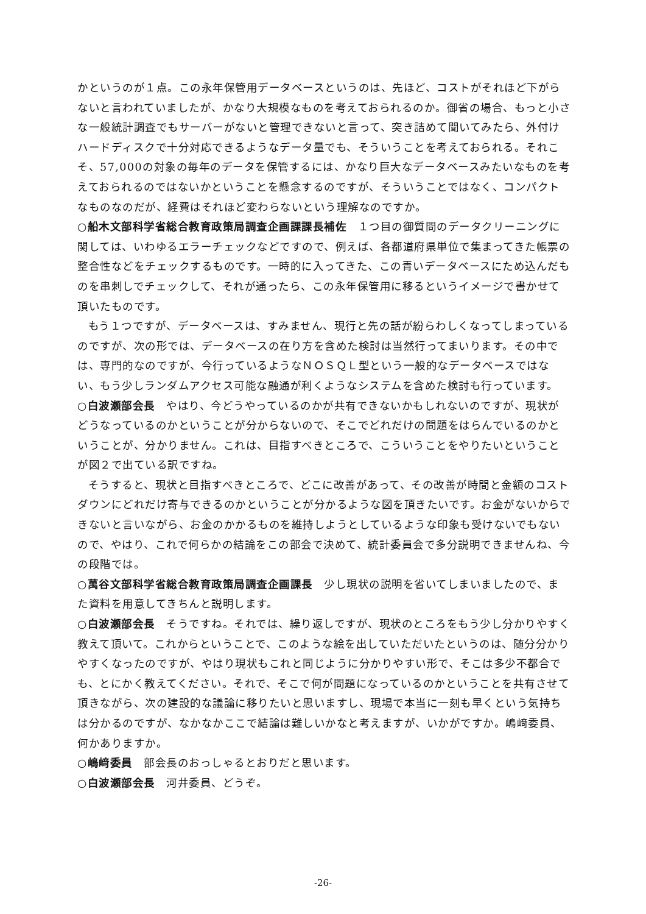かというのが１点。この永年保管用データベースというのは、先ほど、コストがそれほど下がらないと言われていましたが、かなり大規模なものを考えておられるのか。御省の場合、もっと小さな一般統計調査でもサーバーがないと管理できないと言って、突き詰めて聞いてみたら、外付けハードディスクで十分対応できるようなデータ量でも、そういうことを考えておられる。それこそ、57,000の対象の毎年のデータを保管するには、かなり巨大なデータベースみたいなものを考えておられるのではないかということを懸念するのですが、そういうことではなく、コンパクトなものなのだが、経費はそれほど変わらないという理解なのですか。
○船木文部科学省総合教育政策局調査企画課課長補佐　１つ目の御質問のデータクリーニングに関しては、いわゆるエラーチェックなどですので、例えば、各都道府県単位で集まってきた帳票の整合性などをチェックするものです。一時的に入ってきた、この青いデータベースにため込んだものを串刺しでチェックして、それが通ったら、この永年保管用に移るというイメージで書かせて頂いたものです。
もう１つですが、データベースは、すみません、現行と先の話が紛らわしくなってしまっているのですが、次の形では、データベースの在り方を含めた検討は当然行ってまいります。その中では、専門的なのですが、今行っているようなＮＯＳＱＬ型という一般的なデータベースではない、もう少しランダムアクセス可能な融通が利くようなシステムを含めた検討も行っています。
○白波瀬部会長　やはり、今どうやっているのかが共有できないかもしれないのですが、現状がどうなっているのかということが分からないので、そこでどれだけの問題をはらんでいるのかということが、分かりません。これは、目指すべきところで、こういうことをやりたいということが図２で出ている訳ですね。
そうすると、現状と目指すべきところで、どこに改善があって、その改善が時間と金額のコストダウンにどれだけ寄与できるのかということが分かるような図を頂きたいです。お金がないからできないと言いながら、お金のかかるものを維持しようとしているような印象も受けないでもないので、やはり、これで何らかの結論をこの部会で決めて、統計委員会で多分説明できませんね、今の段階では。
○萬谷文部科学省総合教育政策局調査企画課長　少し現状の説明を省いてしまいましたので、また資料を用意してきちんと説明します。
○白波瀬部会長　そうですね。それでは、繰り返しですが、現状のところをもう少し分かりやすく教えて頂いて。これからということで、このような絵を出していただいたというのは、随分分かりやすくなったのですが、やはり現状もこれと同じように分かりやすい形で、そこは多少不都合でも、とにかく教えてください。それで、そこで何が問題になっているのかということを共有させて頂きながら、次の建設的な議論に移りたいと思いますし、現場で本当に一刻も早くという気持ちは分かるのですが、なかなかここで結論は難しいかなと考えますが、いかがですか。嶋﨑委員、何かありますか。
○嶋﨑委員　部会長のおっしゃるとおりだと思います。
○白波瀬部会長　河井委員、どうぞ。
-26-